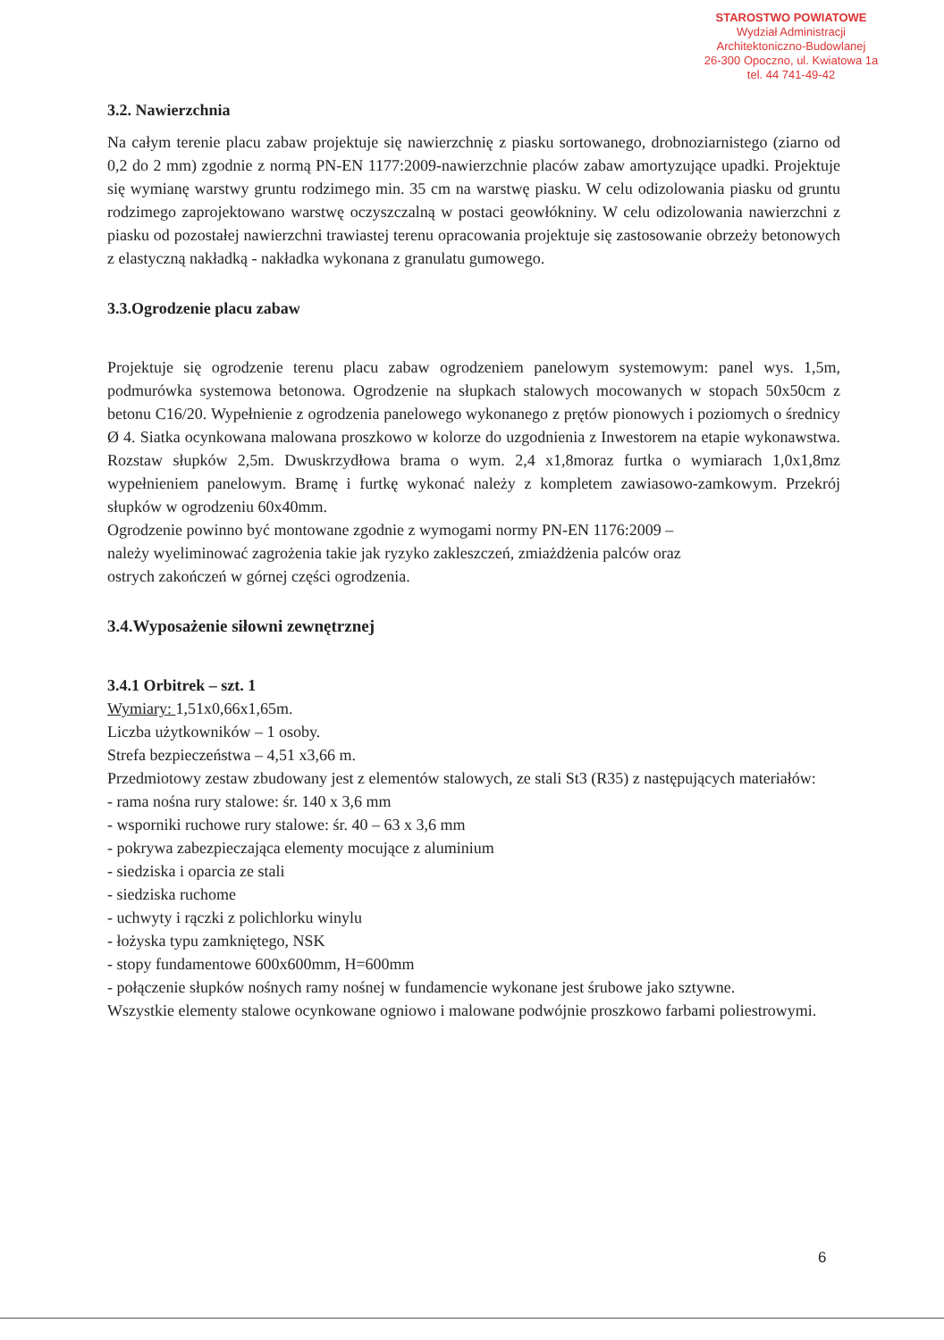STAROSTWO POWIATOWE
Wydział Administracji
Architektoniczno-Budowlanej
26-300 Opoczno, ul. Kwiatowa 1a
tel. 44 741-49-42
3.2. Nawierzchnia
Na całym terenie placu zabaw projektuje się nawierzchnię z piasku sortowanego, drobnoziarnistego (ziarno od 0,2 do 2 mm) zgodnie z normą PN-EN 1177:2009-nawierzchnie placów zabaw amortyzujące upadki. Projektuje się wymianę warstwy gruntu rodzimego min. 35 cm na warstwę piasku. W celu odizolowania piasku od gruntu rodzimego zaprojektowano warstwę oczyszczalną w postaci geowłókniny. W celu odizolowania nawierzchni z piasku od pozostałej nawierzchni trawiastej terenu opracowania projektuje się zastosowanie obrzeży betonowych z elastyczną nakładką - nakładka wykonana z granulatu gumowego.
3.3.Ogrodzenie placu zabaw
Projektuje się ogrodzenie terenu placu zabaw ogrodzeniem panelowym systemowym: panel wys. 1,5m, podmurówka systemowa betonowa. Ogrodzenie na słupkach stalowych mocowanych w stopach 50x50cm z betonu C16/20. Wypełnienie z ogrodzenia panelowego wykonanego z prętów pionowych i poziomych o średnicy Ø 4. Siatka ocynkowana malowana proszkowo w kolorze do uzgodnienia z Inwestorem na etapie wykonawstwa. Rozstaw słupków 2,5m. Dwuskrzydłowa brama o wym. 2,4 x1,8moraz furtka o wymiarach 1,0x1,8mz wypełnieniem panelowym. Bramę i furtkę wykonać należy z kompletem zawiasowo-zamkowym. Przekrój słupków w ogrodzeniu 60x40mm.
Ogrodzenie powinno być montowane zgodnie z wymogami normy PN-EN 1176:2009 –
należy wyeliminować zagrożenia takie jak ryzyko zakleszczeń, zmiażdżenia palców oraz
ostrych zakończeń w górnej części ogrodzenia.
3.4.Wyposażenie siłowni zewnętrznej
3.4.1 Orbitrek – szt. 1
Wymiary: 1,51x0,66x1,65m.
Liczba użytkowników – 1 osoby.
Strefa bezpieczeństwa – 4,51 x3,66 m.
Przedmiotowy zestaw zbudowany jest z elementów stalowych, ze stali St3 (R35) z następujących materiałów:
- rama nośna rury stalowe: śr. 140 x 3,6 mm
- wsporniki ruchowe rury stalowe: śr. 40 – 63 x 3,6 mm
- pokrywa zabezpieczająca elementy mocujące z aluminium
- siedziska i oparcia ze stali
- siedziska ruchome
- uchwyty i rączki z polichlorku winylu
- łożyska typu zamkniętego, NSK
- stopy fundamentowe 600x600mm, H=600mm
- połączenie słupków nośnych ramy nośnej w fundamencie wykonane jest śrubowe jako sztywne.
Wszystkie elementy stalowe ocynkowane ogniowo i malowane podwójnie proszkowo farbami poliestrowymi.
6